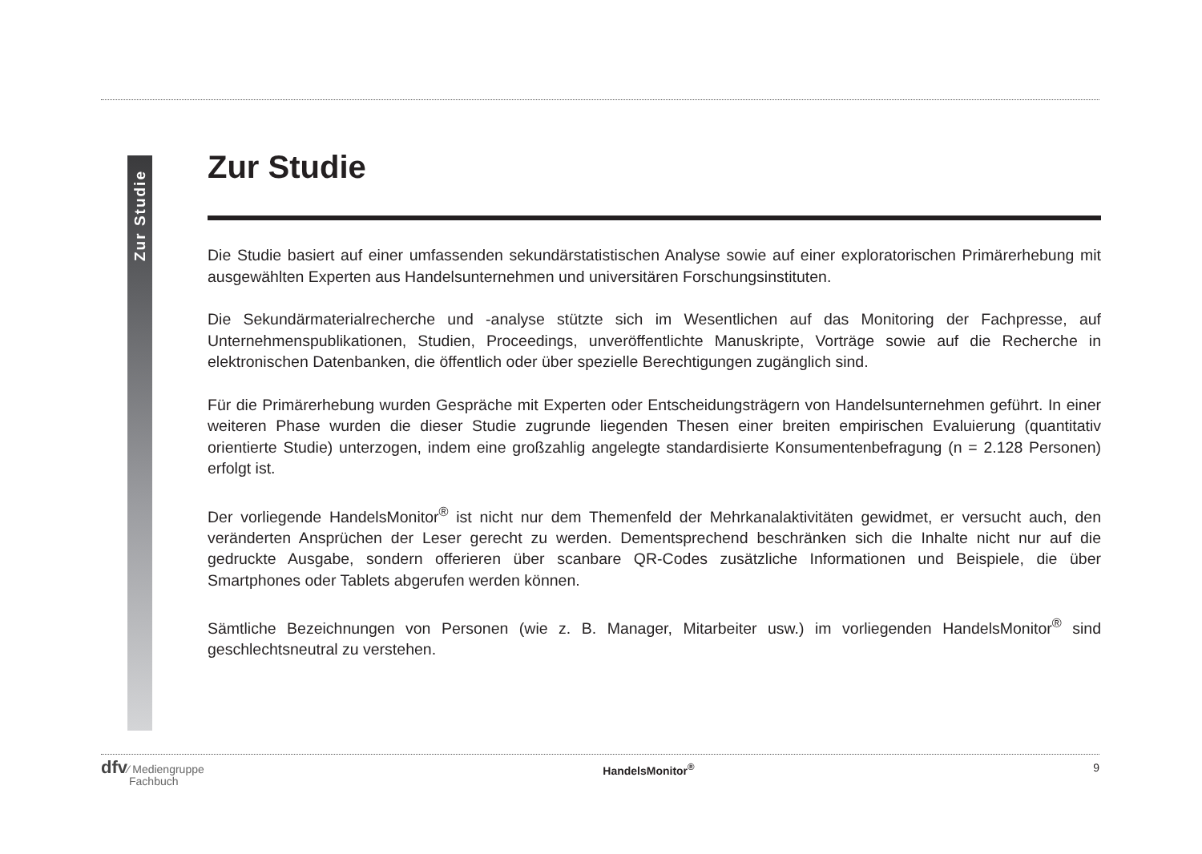Zur Studie
Zur Studie
Die Studie basiert auf einer umfassenden sekundärstatistischen Analyse sowie auf einer explorato­rischen Primär­erhebung mit ausgewählten Experten aus Handelsunternehmen und universitären Forschungsinstituten.
Die Sekundärmaterialrecherche und -analyse stützte sich im Wesentlichen auf das Monitoring der Fachpresse, auf Unternehmenspublikationen, Studien, Proceedings, unveröffentlichte Manuskripte, Vorträge sowie auf die Recherche in elektronischen Datenbanken, die öffentlich oder über spezielle Berechtigungen zugänglich sind.
Für die Primärerhebung wurden Gespräche mit Experten oder Entscheidungsträgern von Handelsunternehmen geführt. In einer weiteren Phase wurden die dieser Studie zugrunde liegenden Thesen einer breiten empirischen Evaluierung (quantitativ orientierte Studie) unterzogen, indem eine großzahlig angelegte standardisierte Konsumentenbefragung (n = 2.128 Personen) erfolgt ist.
Der vorliegende HandelsMonitor<sup>®</sup> ist nicht nur dem Themenfeld der Mehrkanalaktivitäten gewidmet, er versucht auch, den veränderten Ansprüchen der Leser gerecht zu werden. Dementsprechend beschränken sich die Inhalte nicht nur auf die gedruckte Ausgabe, sondern offerieren über scanbare QR-Codes zusätzliche Informationen und Beispiele, die über Smartphones oder Tablets abgerufen werden können.
Sämtliche Bezeichnungen von Personen (wie z. B. Manager, Mitarbeiter usw.) im vorliegenden HandelsMonitor<sup>®</sup> sind geschlechtsneutral zu verstehen.
dfv⁄ Mediengruppe
Fachbuch
HandelsMonitor<sup>®</sup> 9